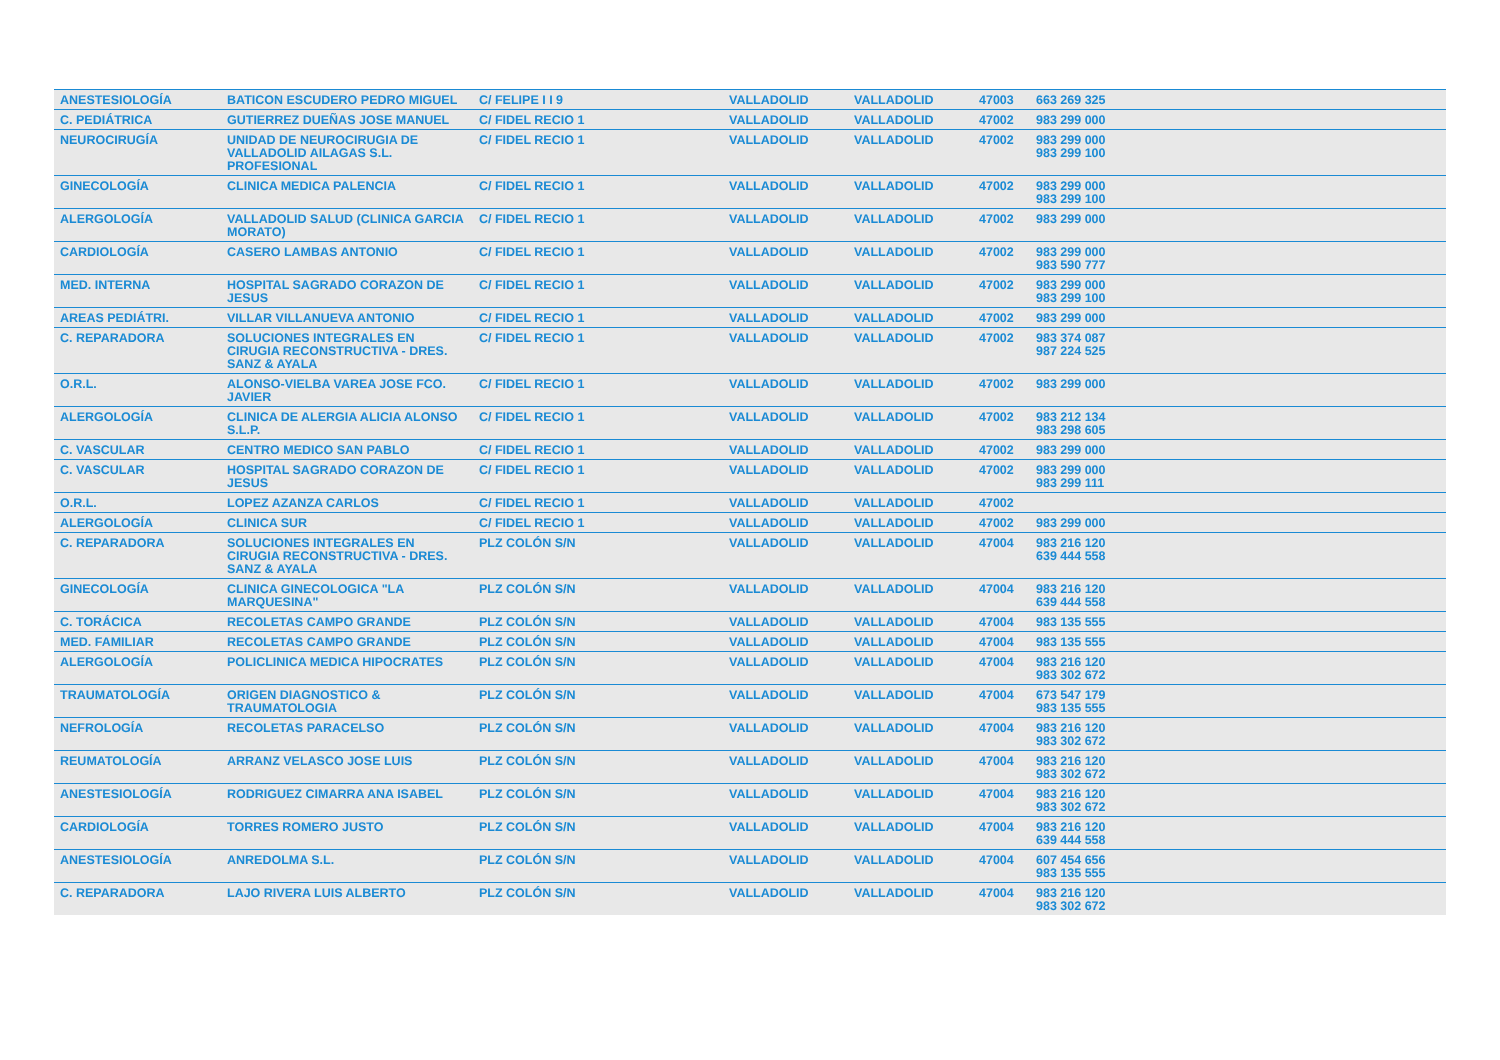| ANESTESIOLOGÍA | BATICON ESCUDERO PEDRO MIGUEL | C/ FELIPE I I 9 | VALLADOLID | VALLADOLID | 47003 | 663 269 325 |
| C. PEDIÁTRICA | GUTIERREZ DUEÑAS JOSE MANUEL | C/ FIDEL RECIO 1 | VALLADOLID | VALLADOLID | 47002 | 983 299 000 |
| NEUROCIRUGÍA | UNIDAD DE NEUROCIRUGIA DE VALLADOLID AILAGAS S.L. PROFESIONAL | C/ FIDEL RECIO 1 | VALLADOLID | VALLADOLID | 47002 | 983 299 000 983 299 100 |
| GINECOLOGÍA | CLINICA MEDICA PALENCIA | C/ FIDEL RECIO 1 | VALLADOLID | VALLADOLID | 47002 | 983 299 000 983 299 100 |
| ALERGOLOGÍA | VALLADOLID SALUD (CLINICA GARCIA MORATO) | C/ FIDEL RECIO 1 | VALLADOLID | VALLADOLID | 47002 | 983 299 000 |
| CARDIOLOGÍA | CASERO LAMBAS ANTONIO | C/ FIDEL RECIO 1 | VALLADOLID | VALLADOLID | 47002 | 983 299 000 983 590 777 |
| MED. INTERNA | HOSPITAL SAGRADO CORAZON DE JESUS | C/ FIDEL RECIO 1 | VALLADOLID | VALLADOLID | 47002 | 983 299 000 983 299 100 |
| AREAS PEDIÁTRI. | VILLAR VILLANUEVA ANTONIO | C/ FIDEL RECIO 1 | VALLADOLID | VALLADOLID | 47002 | 983 299 000 |
| C. REPARADORA | SOLUCIONES INTEGRALES EN CIRUGIA RECONSTRUCTIVA - DRES. SANZ & AYALA | C/ FIDEL RECIO 1 | VALLADOLID | VALLADOLID | 47002 | 983 374 087 987 224 525 |
| O.R.L. | ALONSO-VIELBA VAREA JOSE FCO. JAVIER | C/ FIDEL RECIO 1 | VALLADOLID | VALLADOLID | 47002 | 983 299 000 |
| ALERGOLOGÍA | CLINICA DE ALERGIA ALICIA ALONSO S.L.P. | C/ FIDEL RECIO 1 | VALLADOLID | VALLADOLID | 47002 | 983 212 134 983 298 605 |
| C. VASCULAR | CENTRO MEDICO SAN PABLO | C/ FIDEL RECIO 1 | VALLADOLID | VALLADOLID | 47002 | 983 299 000 |
| C. VASCULAR | HOSPITAL SAGRADO CORAZON DE JESUS | C/ FIDEL RECIO 1 | VALLADOLID | VALLADOLID | 47002 | 983 299 000 983 299 111 |
| O.R.L. | LOPEZ AZANZA CARLOS | C/ FIDEL RECIO 1 | VALLADOLID | VALLADOLID | 47002 | |
| ALERGOLOGÍA | CLINICA SUR | C/ FIDEL RECIO 1 | VALLADOLID | VALLADOLID | 47002 | 983 299 000 |
| C. REPARADORA | SOLUCIONES INTEGRALES EN CIRUGIA RECONSTRUCTIVA - DRES. SANZ & AYALA | PLZ COLÓN S/N | VALLADOLID | VALLADOLID | 47004 | 983 216 120 639 444 558 |
| GINECOLOGÍA | CLINICA GINECOLOGICA "LA MARQUESINA" | PLZ COLÓN S/N | VALLADOLID | VALLADOLID | 47004 | 983 216 120 639 444 558 |
| C. TORÁCICA | RECOLETAS CAMPO GRANDE | PLZ COLÓN S/N | VALLADOLID | VALLADOLID | 47004 | 983 135 555 |
| MED. FAMILIAR | RECOLETAS CAMPO GRANDE | PLZ COLÓN S/N | VALLADOLID | VALLADOLID | 47004 | 983 135 555 |
| ALERGOLOGÍA | POLICLINICA MEDICA HIPOCRATES | PLZ COLÓN S/N | VALLADOLID | VALLADOLID | 47004 | 983 216 120 983 302 672 |
| TRAUMATOLOGÍA | ORIGEN DIAGNOSTICO & TRAUMATOLOGIA | PLZ COLÓN S/N | VALLADOLID | VALLADOLID | 47004 | 673 547 179 983 135 555 |
| NEFROLOGÍA | RECOLETAS PARACELSO | PLZ COLÓN S/N | VALLADOLID | VALLADOLID | 47004 | 983 216 120 983 302 672 |
| REUMATOLOGÍA | ARRANZ VELASCO JOSE LUIS | PLZ COLÓN S/N | VALLADOLID | VALLADOLID | 47004 | 983 216 120 983 302 672 |
| ANESTESIOLOGÍA | RODRIGUEZ CIMARRA ANA ISABEL | PLZ COLÓN S/N | VALLADOLID | VALLADOLID | 47004 | 983 216 120 983 302 672 |
| CARDIOLOGÍA | TORRES ROMERO JUSTO | PLZ COLÓN S/N | VALLADOLID | VALLADOLID | 47004 | 983 216 120 639 444 558 |
| ANESTESIOLOGÍA | ANREDOLMA S.L. | PLZ COLÓN S/N | VALLADOLID | VALLADOLID | 47004 | 607 454 656 983 135 555 |
| C. REPARADORA | LAJO RIVERA LUIS ALBERTO | PLZ COLÓN S/N | VALLADOLID | VALLADOLID | 47004 | 983 216 120 983 302 672 |